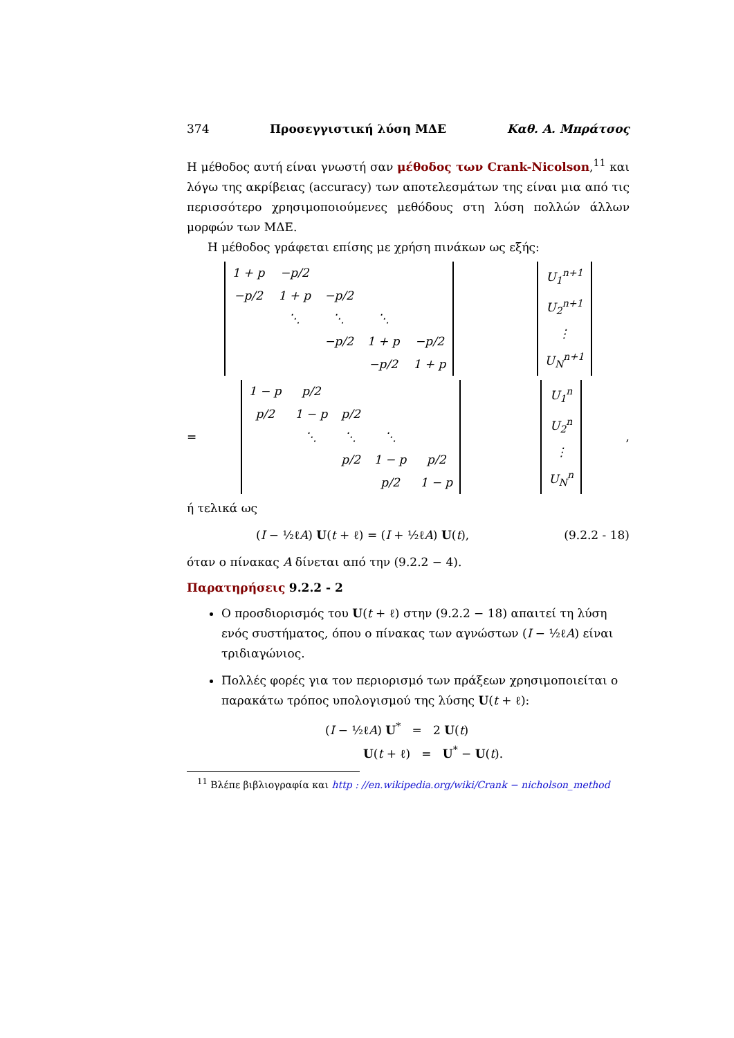374 Προσεγγιστική λύση ΜΔΕ Καθ. Α. Μπράτσος
Η μέθοδος αυτή είναι γνωστή σαν μέθοδος των Crank-Nicolson,<sup>11</sup> και λόγω της ακρίβειας (accuracy) των αποτελεσμάτων της είναι μια από τις περισσότερο χρησιμοποιούμενες μεθόδους στη λύση πολλών άλλων μορφών των ΜΔΕ.
Η μέθοδος γράφεται επίσης με χρήση πινάκων ως εξής:
| 1 + p | −p/2 | | | |
| −p/2 | 1 + p | −p/2 | | |
| | ⋱ | ⋱ | ⋱ | |
| | | −p/2 | 1 + p | −p/2 |
| | | | −p/2 | 1 + p |
| U<sub>1</sub><sup>n+1</sup> |
| U<sub>2</sub><sup>n+1</sup> |
| ⋮ |
| U<sub>N</sub><sup>n+1</sup> |
=
| 1 − p | p/2 | | | |
| p/2 | 1 − p | p/2 | | |
| | ⋱ | ⋱ | ⋱ | |
| | | p/2 | 1 − p | p/2 |
| | | | p/2 | 1 − p |
| U<sub>1</sub><sup>n</sup> |
| U<sub>2</sub><sup>n</sup> |
| ⋮ |
| U<sub>N</sub><sup>n</sup> |
,
ή τελικά ως
(I − ½ℓA) U(t + ℓ) = (I + ½ℓA) U(t), (9.2.2 - 18)
όταν ο πίνακας A δίνεται από την (9.2.2 − 4).
Παρατηρήσεις 9.2.2 - 2
Ο προσδιορισμός του U(t + ℓ) στην (9.2.2 − 18) απαιτεί τη λύση ενός συστήματος, όπου ο πίνακας των αγνώστων (I − ½ℓA) είναι τριδιαγώνιος.
Πολλές φορές για τον περιορισμό των πράξεων χρησιμοποιείται ο παρακάτω τρόπος υπολογισμού της λύσης U(t + ℓ):
(I − ½ℓA) U<sup>*</sup> = 2 U(t)
U(t + ℓ) = U<sup>*</sup> − U(t).
<sup>11</sup> Βλέπε βιβλιογραφία και http : //en.wikipedia.org/wiki/Crank − nicholson_method